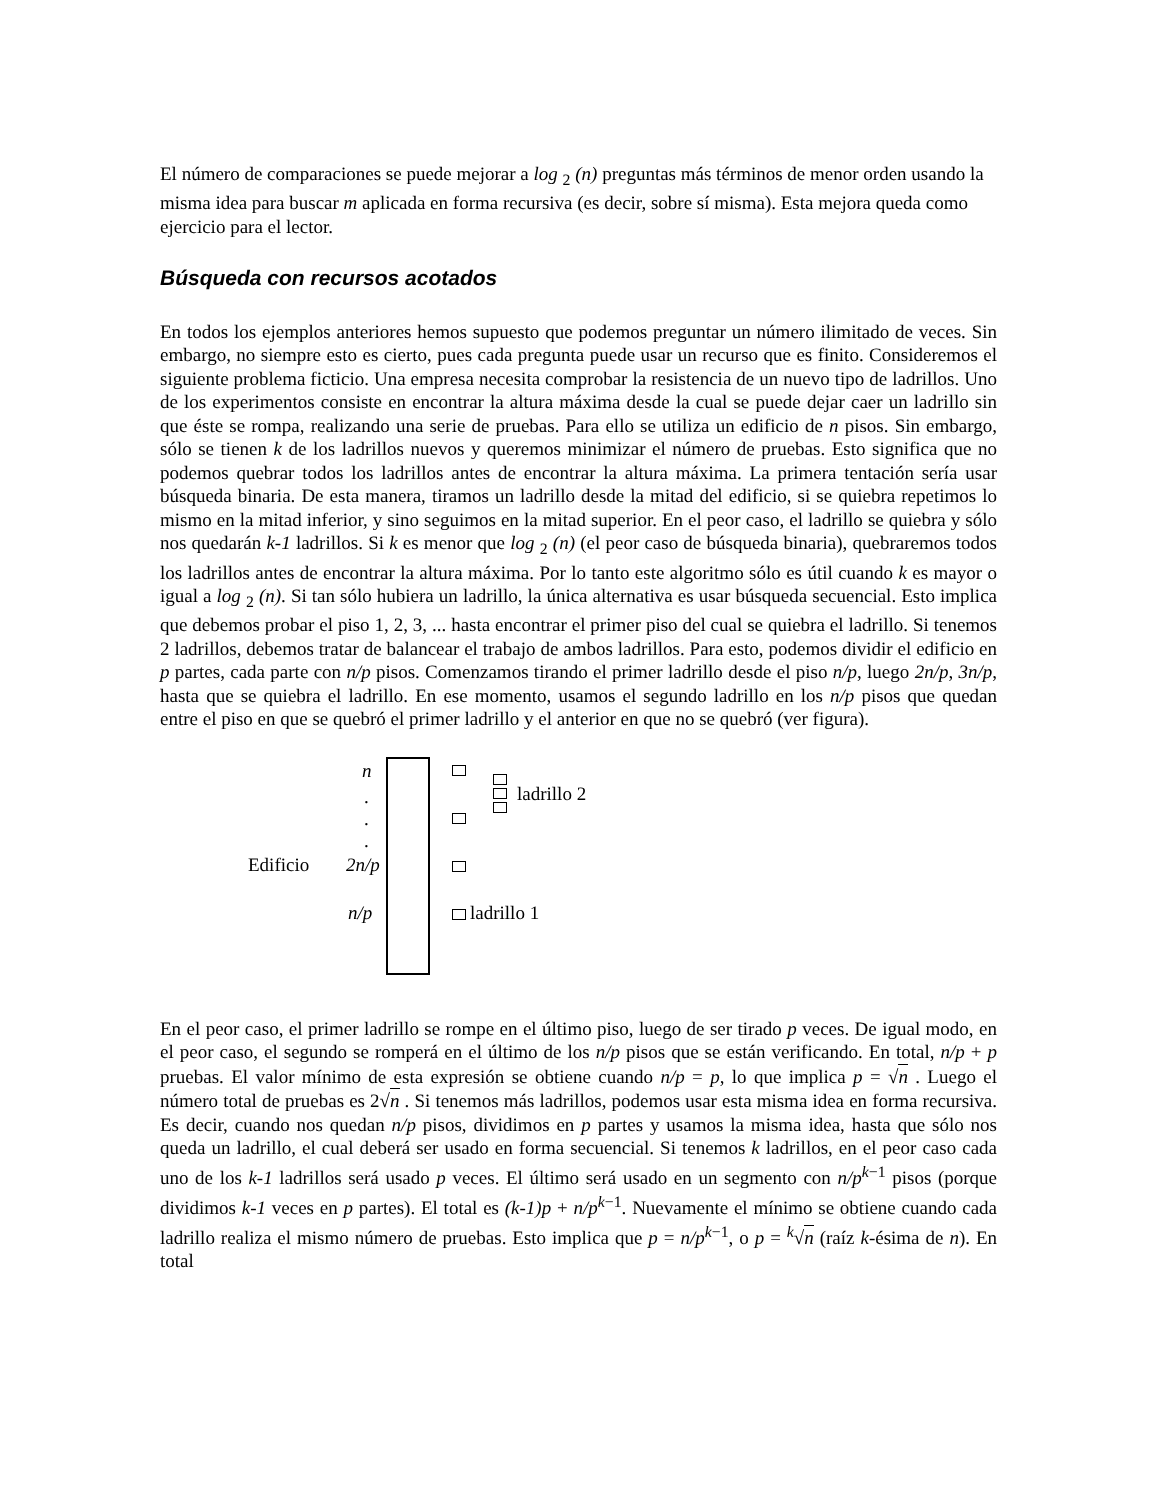El número de comparaciones se puede mejorar a log <sub>2</sub> (n) preguntas más términos de menor orden usando la misma idea para buscar m aplicada en forma recursiva (es decir, sobre sí misma). Esta mejora queda como ejercicio para el lector.
Búsqueda con recursos acotados
En todos los ejemplos anteriores hemos supuesto que podemos preguntar un número ilimitado de veces. Sin embargo, no siempre esto es cierto, pues cada pregunta puede usar un recurso que es finito. Consideremos el siguiente problema ficticio. Una empresa necesita comprobar la resistencia de un nuevo tipo de ladrillos. Uno de los experimentos consiste en encontrar la altura máxima desde la cual se puede dejar caer un ladrillo sin que éste se rompa, realizando una serie de pruebas. Para ello se utiliza un edificio de n pisos. Sin embargo, sólo se tienen k de los ladrillos nuevos y queremos minimizar el número de pruebas. Esto significa que no podemos quebrar todos los ladrillos antes de encontrar la altura máxima. La primera tentación sería usar búsqueda binaria. De esta manera, tiramos un ladrillo desde la mitad del edificio, si se quiebra repetimos lo mismo en la mitad inferior, y sino seguimos en la mitad superior. En el peor caso, el ladrillo se quiebra y sólo nos quedarán k-1 ladrillos. Si k es menor que log <sub>2</sub> (n) (el peor caso de búsqueda binaria), quebraremos todos los ladrillos antes de encontrar la altura máxima. Por lo tanto este algoritmo sólo es útil cuando k es mayor o igual a log <sub>2</sub> (n). Si tan sólo hubiera un ladrillo, la única alternativa es usar búsqueda secuencial. Esto implica que debemos probar el piso 1, 2, 3, ... hasta encontrar el primer piso del cual se quiebra el ladrillo. Si tenemos 2 ladrillos, debemos tratar de balancear el trabajo de ambos ladrillos. Para esto, podemos dividir el edificio en p partes, cada parte con n/p pisos. Comenzamos tirando el primer ladrillo desde el piso n/p, luego 2n/p, 3n/p, hasta que se quiebra el ladrillo. En ese momento, usamos el segundo ladrillo en los n/p pisos que quedan entre el piso en que se quebró el primer ladrillo y el anterior en que no se quebró (ver figura).
n
.
.
.
Edificio 2n/p
n/p
ladrillo 2
ladrillo 1
En el peor caso, el primer ladrillo se rompe en el último piso, luego de ser tirado p veces. De igual modo, en el peor caso, el segundo se romperá en el último de los n/p pisos que se están verificando. En total, n/p + p pruebas. El valor mínimo de esta expresión se obtiene cuando n/p = p, lo que implica p = √n . Luego el número total de pruebas es 2√n . Si tenemos más ladrillos, podemos usar esta misma idea en forma recursiva. Es decir, cuando nos quedan n/p pisos, dividimos en p partes y usamos la misma idea, hasta que sólo nos queda un ladrillo, el cual deberá ser usado en forma secuencial. Si tenemos k ladrillos, en el peor caso cada uno de los k-1 ladrillos será usado p veces. El último será usado en un segmento con n/p<sup>k−1</sup> pisos (porque dividimos k-1 veces en p partes). El total es (k-1)p + n/p<sup>k−1</sup>. Nuevamente el mínimo se obtiene cuando cada ladrillo realiza el mismo número de pruebas. Esto implica que p = n/p<sup>k−1</sup>, o p = <sup>k</sup>√n (raíz k-ésima de n). En total